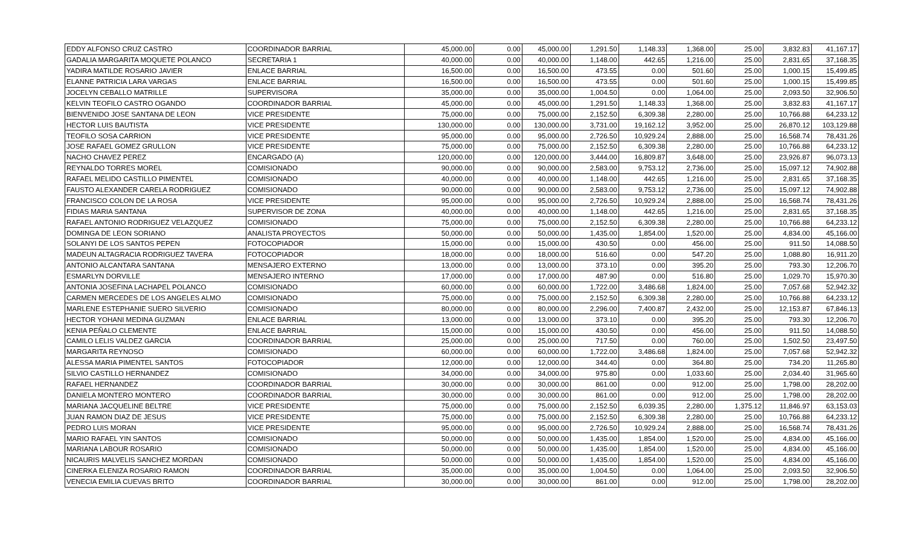| EDDY ALFONSO CRUZ CASTRO | COORDINADOR BARRIAL | 45,000.00 | 0.00 | 45,000.00 | 1,291.50 | 1,148.33 | 1,368.00 | 25.00 | 3,832.83 | 41,167.17 |
| GADALIA MARGARITA MOQUETE POLANCO | SECRETARIA 1 | 40,000.00 | 0.00 | 40,000.00 | 1,148.00 | 442.65 | 1,216.00 | 25.00 | 2,831.65 | 37,168.35 |
| YADIRA MATILDE ROSARIO JAVIER | ENLACE BARRIAL | 16,500.00 | 0.00 | 16,500.00 | 473.55 | 0.00 | 501.60 | 25.00 | 1,000.15 | 15,499.85 |
| ELANNE PATRICIA LARA VARGAS | ENLACE BARRIAL | 16,500.00 | 0.00 | 16,500.00 | 473.55 | 0.00 | 501.60 | 25.00 | 1,000.15 | 15,499.85 |
| JOCELYN CEBALLO MATRILLE | SUPERVISORA | 35,000.00 | 0.00 | 35,000.00 | 1,004.50 | 0.00 | 1,064.00 | 25.00 | 2,093.50 | 32,906.50 |
| KELVIN TEOFILO CASTRO OGANDO | COORDINADOR BARRIAL | 45,000.00 | 0.00 | 45,000.00 | 1,291.50 | 1,148.33 | 1,368.00 | 25.00 | 3,832.83 | 41,167.17 |
| BIENVENIDO JOSE SANTANA DE LEON | VICE PRESIDENTE | 75,000.00 | 0.00 | 75,000.00 | 2,152.50 | 6,309.38 | 2,280.00 | 25.00 | 10,766.88 | 64,233.12 |
| HECTOR LUIS BAUTISTA | VICE PRESIDENTE | 130,000.00 | 0.00 | 130,000.00 | 3,731.00 | 19,162.12 | 3,952.00 | 25.00 | 26,870.12 | 103,129.88 |
| TEOFILO SOSA CARRION | VICE PRESIDENTE | 95,000.00 | 0.00 | 95,000.00 | 2,726.50 | 10,929.24 | 2,888.00 | 25.00 | 16,568.74 | 78,431.26 |
| JOSE RAFAEL GOMEZ GRULLON | VICE PRESIDENTE | 75,000.00 | 0.00 | 75,000.00 | 2,152.50 | 6,309.38 | 2,280.00 | 25.00 | 10,766.88 | 64,233.12 |
| NACHO CHAVEZ PEREZ | ENCARGADO (A) | 120,000.00 | 0.00 | 120,000.00 | 3,444.00 | 16,809.87 | 3,648.00 | 25.00 | 23,926.87 | 96,073.13 |
| REYNALDO TORRES MOREL | COMISIONADO | 90,000.00 | 0.00 | 90,000.00 | 2,583.00 | 9,753.12 | 2,736.00 | 25.00 | 15,097.12 | 74,902.88 |
| RAFAEL MELIDO CASTILLO PIMENTEL | COMISIONADO | 40,000.00 | 0.00 | 40,000.00 | 1,148.00 | 442.65 | 1,216.00 | 25.00 | 2,831.65 | 37,168.35 |
| FAUSTO ALEXANDER CARELA RODRIGUEZ | COMISIONADO | 90,000.00 | 0.00 | 90,000.00 | 2,583.00 | 9,753.12 | 2,736.00 | 25.00 | 15,097.12 | 74,902.88 |
| FRANCISCO COLON DE LA ROSA | VICE PRESIDENTE | 95,000.00 | 0.00 | 95,000.00 | 2,726.50 | 10,929.24 | 2,888.00 | 25.00 | 16,568.74 | 78,431.26 |
| FIDIAS MARIA SANTANA | SUPERVISOR DE ZONA | 40,000.00 | 0.00 | 40,000.00 | 1,148.00 | 442.65 | 1,216.00 | 25.00 | 2,831.65 | 37,168.35 |
| RAFAEL ANTONIO RODRIGUEZ VELAZQUEZ | COMISIONADO | 75,000.00 | 0.00 | 75,000.00 | 2,152.50 | 6,309.38 | 2,280.00 | 25.00 | 10,766.88 | 64,233.12 |
| DOMINGA DE LEON SORIANO | ANALISTA PROYECTOS | 50,000.00 | 0.00 | 50,000.00 | 1,435.00 | 1,854.00 | 1,520.00 | 25.00 | 4,834.00 | 45,166.00 |
| SOLANYI DE LOS SANTOS PEPEN | FOTOCOPIADOR | 15,000.00 | 0.00 | 15,000.00 | 430.50 | 0.00 | 456.00 | 25.00 | 911.50 | 14,088.50 |
| MADEUN ALTAGRACIA RODRIGUEZ TAVERA | FOTOCOPIADOR | 18,000.00 | 0.00 | 18,000.00 | 516.60 | 0.00 | 547.20 | 25.00 | 1,088.80 | 16,911.20 |
| ANTONIO ALCANTARA SANTANA | MENSAJERO EXTERNO | 13,000.00 | 0.00 | 13,000.00 | 373.10 | 0.00 | 395.20 | 25.00 | 793.30 | 12,206.70 |
| ESMARLYN DORVILLE | MENSAJERO INTERNO | 17,000.00 | 0.00 | 17,000.00 | 487.90 | 0.00 | 516.80 | 25.00 | 1,029.70 | 15,970.30 |
| ANTONIA JOSEFINA LACHAPEL POLANCO | COMISIONADO | 60,000.00 | 0.00 | 60,000.00 | 1,722.00 | 3,486.68 | 1,824.00 | 25.00 | 7,057.68 | 52,942.32 |
| CARMEN MERCEDES DE LOS ANGELES ALMO | COMISIONADO | 75,000.00 | 0.00 | 75,000.00 | 2,152.50 | 6,309.38 | 2,280.00 | 25.00 | 10,766.88 | 64,233.12 |
| MARLENE ESTEPHANIE SUERO SILVERIO | COMISIONADO | 80,000.00 | 0.00 | 80,000.00 | 2,296.00 | 7,400.87 | 2,432.00 | 25.00 | 12,153.87 | 67,846.13 |
| HECTOR YOHANI MEDINA GUZMAN | ENLACE BARRIAL | 13,000.00 | 0.00 | 13,000.00 | 373.10 | 0.00 | 395.20 | 25.00 | 793.30 | 12,206.70 |
| KENIA PEÑALO CLEMENTE | ENLACE BARRIAL | 15,000.00 | 0.00 | 15,000.00 | 430.50 | 0.00 | 456.00 | 25.00 | 911.50 | 14,088.50 |
| CAMILO LELIS VALDEZ GARCIA | COORDINADOR BARRIAL | 25,000.00 | 0.00 | 25,000.00 | 717.50 | 0.00 | 760.00 | 25.00 | 1,502.50 | 23,497.50 |
| MARGARITA REYNOSO | COMISIONADO | 60,000.00 | 0.00 | 60,000.00 | 1,722.00 | 3,486.68 | 1,824.00 | 25.00 | 7,057.68 | 52,942.32 |
| ALESSA MARIA PIMENTEL SANTOS | FOTOCOPIADOR | 12,000.00 | 0.00 | 12,000.00 | 344.40 | 0.00 | 364.80 | 25.00 | 734.20 | 11,265.80 |
| SILVIO CASTILLO HERNANDEZ | COMISIONADO | 34,000.00 | 0.00 | 34,000.00 | 975.80 | 0.00 | 1,033.60 | 25.00 | 2,034.40 | 31,965.60 |
| RAFAEL HERNANDEZ | COORDINADOR BARRIAL | 30,000.00 | 0.00 | 30,000.00 | 861.00 | 0.00 | 912.00 | 25.00 | 1,798.00 | 28,202.00 |
| DANIELA MONTERO MONTERO | COORDINADOR BARRIAL | 30,000.00 | 0.00 | 30,000.00 | 861.00 | 0.00 | 912.00 | 25.00 | 1,798.00 | 28,202.00 |
| MARIANA JACQUELINE BELTRE | VICE PRESIDENTE | 75,000.00 | 0.00 | 75,000.00 | 2,152.50 | 6,039.35 | 2,280.00 | 1,375.12 | 11,846.97 | 63,153.03 |
| JUAN RAMON DIAZ DE JESUS | VICE PRESIDENTE | 75,000.00 | 0.00 | 75,000.00 | 2,152.50 | 6,309.38 | 2,280.00 | 25.00 | 10,766.88 | 64,233.12 |
| PEDRO LUIS MORAN | VICE PRESIDENTE | 95,000.00 | 0.00 | 95,000.00 | 2,726.50 | 10,929.24 | 2,888.00 | 25.00 | 16,568.74 | 78,431.26 |
| MARIO RAFAEL YIN SANTOS | COMISIONADO | 50,000.00 | 0.00 | 50,000.00 | 1,435.00 | 1,854.00 | 1,520.00 | 25.00 | 4,834.00 | 45,166.00 |
| MARIANA LABOUR ROSARIO | COMISIONADO | 50,000.00 | 0.00 | 50,000.00 | 1,435.00 | 1,854.00 | 1,520.00 | 25.00 | 4,834.00 | 45,166.00 |
| NICAURIS MALVELIS SANCHEZ MORDAN | COMISIONADO | 50,000.00 | 0.00 | 50,000.00 | 1,435.00 | 1,854.00 | 1,520.00 | 25.00 | 4,834.00 | 45,166.00 |
| CINERKA ELENIZA ROSARIO RAMON | COORDINADOR BARRIAL | 35,000.00 | 0.00 | 35,000.00 | 1,004.50 | 0.00 | 1,064.00 | 25.00 | 2,093.50 | 32,906.50 |
| VENECIA EMILIA CUEVAS BRITO | COORDINADOR BARRIAL | 30,000.00 | 0.00 | 30,000.00 | 861.00 | 0.00 | 912.00 | 25.00 | 1,798.00 | 28,202.00 |